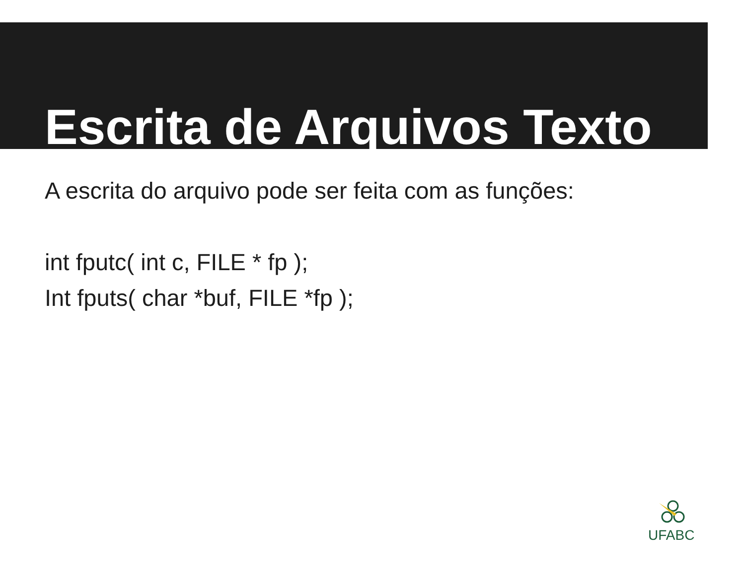Escrita de Arquivos Texto
A escrita do arquivo pode ser feita com as funções:
int fputc( int c, FILE * fp );
Int fputs( char *buf, FILE *fp );
UFABC